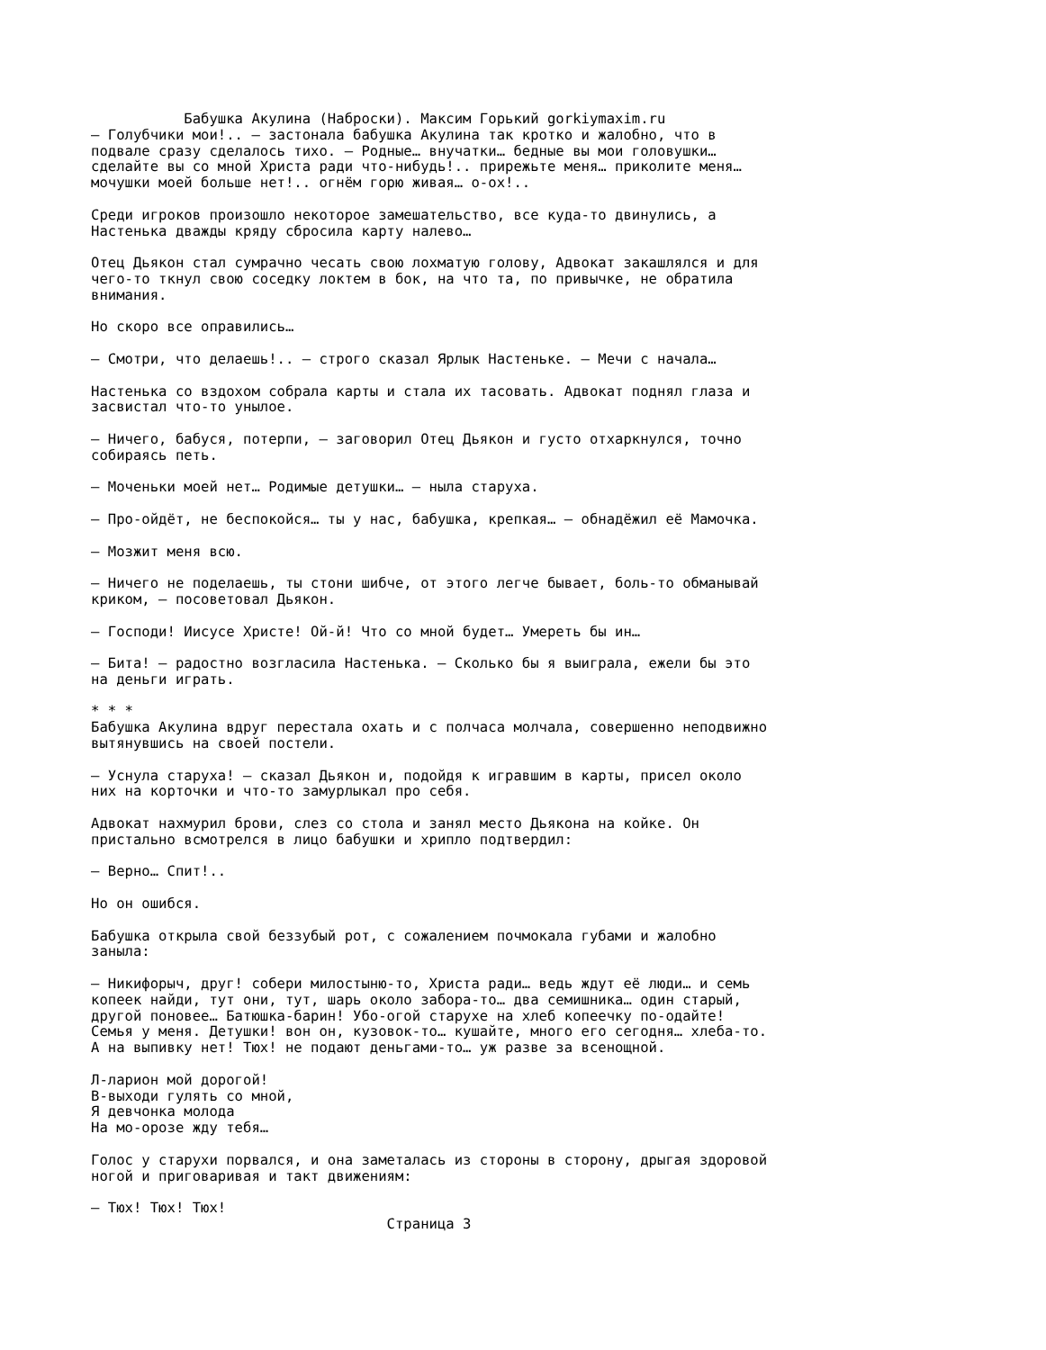Бабушка Акулина (Наброски). Максим Горький gorkiymaxim.ru
– Голубчики мои!.. – застонала бабушка Акулина так кротко и жалобно, что в
подвале сразу сделалось тихо. – Родные… внучатки… бедные вы мои головушки…
сделайте вы со мной Христа ради что-нибудь!.. прирежьте меня… приколите меня…
мочушки моей больше нет!.. огнём горю живая… о-ох!..

Среди игроков произошло некоторое замешательство, все куда-то двинулись, а
Настенька дважды кряду сбросила карту налево…

Отец Дьякон стал сумрачно чесать свою лохматую голову, Адвокат закашлялся и для
чего-то ткнул свою соседку локтем в бок, на что та, по привычке, не обратила
внимания.

Но скоро все оправились…

– Смотри, что делаешь!.. – строго сказал Ярлык Настеньке. – Мечи с начала…

Настенька со вздохом собрала карты и стала их тасовать. Адвокат поднял глаза и
засвистал что-то унылое.

– Ничего, бабуся, потерпи, – заговорил Отец Дьякон и густо отхаркнулся, точно
собираясь петь.

– Моченьки моей нет… Родимые детушки… – ныла старуха.

– Про-ойдёт, не беспокойся… ты у нас, бабушка, крепкая… – обнадёжил её Мамочка.

– Мозжит меня всю.

– Ничего не поделаешь, ты стони шибче, от этого легче бывает, боль-то обманывай
криком, – посоветовал Дьякон.

– Господи! Иисусе Христе! Ой-й! Что со мной будет… Умереть бы ин…

– Бита! – радостно возгласила Настенька. – Сколько бы я выиграла, ежели бы это
на деньги играть.

* * *
Бабушка Акулина вдруг перестала охать и с полчаса молчала, совершенно неподвижно
вытянувшись на своей постели.

– Уснула старуха! – сказал Дьякон и, подойдя к игравшим в карты, присел около
них на корточки и что-то замурлыкал про себя.

Адвокат нахмурил брови, слез со стола и занял место Дьякона на койке. Он
пристально всмотрелся в лицо бабушки и хрипло подтвердил:

– Верно… Спит!..

Но он ошибся.

Бабушка открыла свой беззубый рот, с сожалением почмокала губами и жалобно
заныла:

– Никифорыч, друг! собери милостыню-то, Христа ради… ведь ждут её люди… и семь
копеек найди, тут они, тут, шарь около забора-то… два семишника… один старый,
другой поновее… Батюшка-барин! Убо-огой старухе на хлеб копеечку по-одайте!
Семья у меня. Детушки! вон он, кузовок-то… кушайте, много его сегодня… хлеба-то.
А на выпивку нет! Тюх! не подают деньгами-то… уж разве за всенощной.

Л-ларион мой дорогой!
В-выходи гулять со мной,
Я девчонка молода
На мо-орозе жду тебя…

Голос у старухи порвался, и она заметалась из стороны в сторону, дрыгая здоровой
ногой и приговаривая и такт движениям:

– Тюх! Тюх! Тюх!
                                   Страница 3